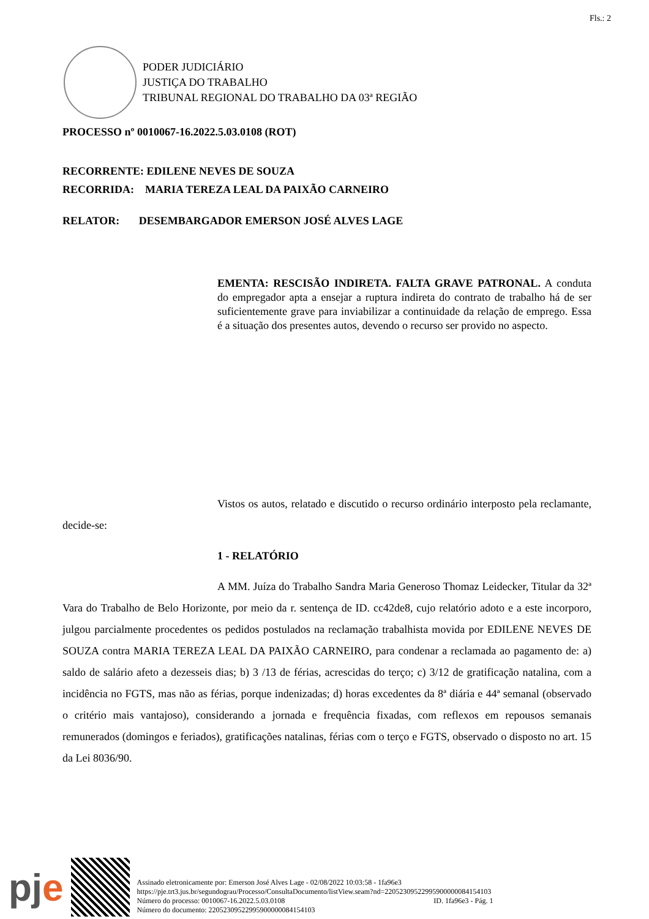Fls.: 2
PODER JUDICIÁRIO
JUSTIÇA DO TRABALHO
TRIBUNAL REGIONAL DO TRABALHO DA 03ª REGIÃO
PROCESSO nº 0010067-16.2022.5.03.0108 (ROT)
RECORRENTE: EDILENE NEVES DE SOUZA
RECORRIDA: MARIA TEREZA LEAL DA PAIXÃO CARNEIRO
RELATOR: DESEMBARGADOR EMERSON JOSÉ ALVES LAGE
EMENTA: RESCISÃO INDIRETA. FALTA GRAVE PATRONAL. A conduta do empregador apta a ensejar a ruptura indireta do contrato de trabalho há de ser suficientemente grave para inviabilizar a continuidade da relação de emprego. Essa é a situação dos presentes autos, devendo o recurso ser provido no aspecto.
Vistos os autos, relatado e discutido o recurso ordinário interposto pela reclamante, decide-se:
1 - RELATÓRIO
A MM. Juíza do Trabalho Sandra Maria Generoso Thomaz Leidecker, Titular da 32ª Vara do Trabalho de Belo Horizonte, por meio da r. sentença de ID. cc42de8, cujo relatório adoto e a este incorporo, julgou parcialmente procedentes os pedidos postulados na reclamação trabalhista movida por EDILENE NEVES DE SOUZA contra MARIA TEREZA LEAL DA PAIXÃO CARNEIRO, para condenar a reclamada ao pagamento de: a) saldo de salário afeto a dezesseis dias; b) 3 /13 de férias, acrescidas do terço; c) 3/12 de gratificação natalina, com a incidência no FGTS, mas não as férias, porque indenizadas; d) horas excedentes da 8ª diária e 44ª semanal (observado o critério mais vantajoso), considerando a jornada e frequência fixadas, com reflexos em repousos semanais remunerados (domingos e feriados), gratificações natalinas, férias com o terço e FGTS, observado o disposto no art. 15 da Lei 8036/90.
pje
Assinado eletronicamente por: Emerson José Alves Lage - 02/08/2022 10:03:58 - 1fa96e3
https://pje.trt3.jus.br/segundograu/Processo/ConsultaDocumento/listView.seam?nd=22052309522995900000084154103
Número do processo: 0010067-16.2022.5.03.0108 ID. 1fa96e3 - Pág. 1
Número do documento: 22052309522995900000084154103